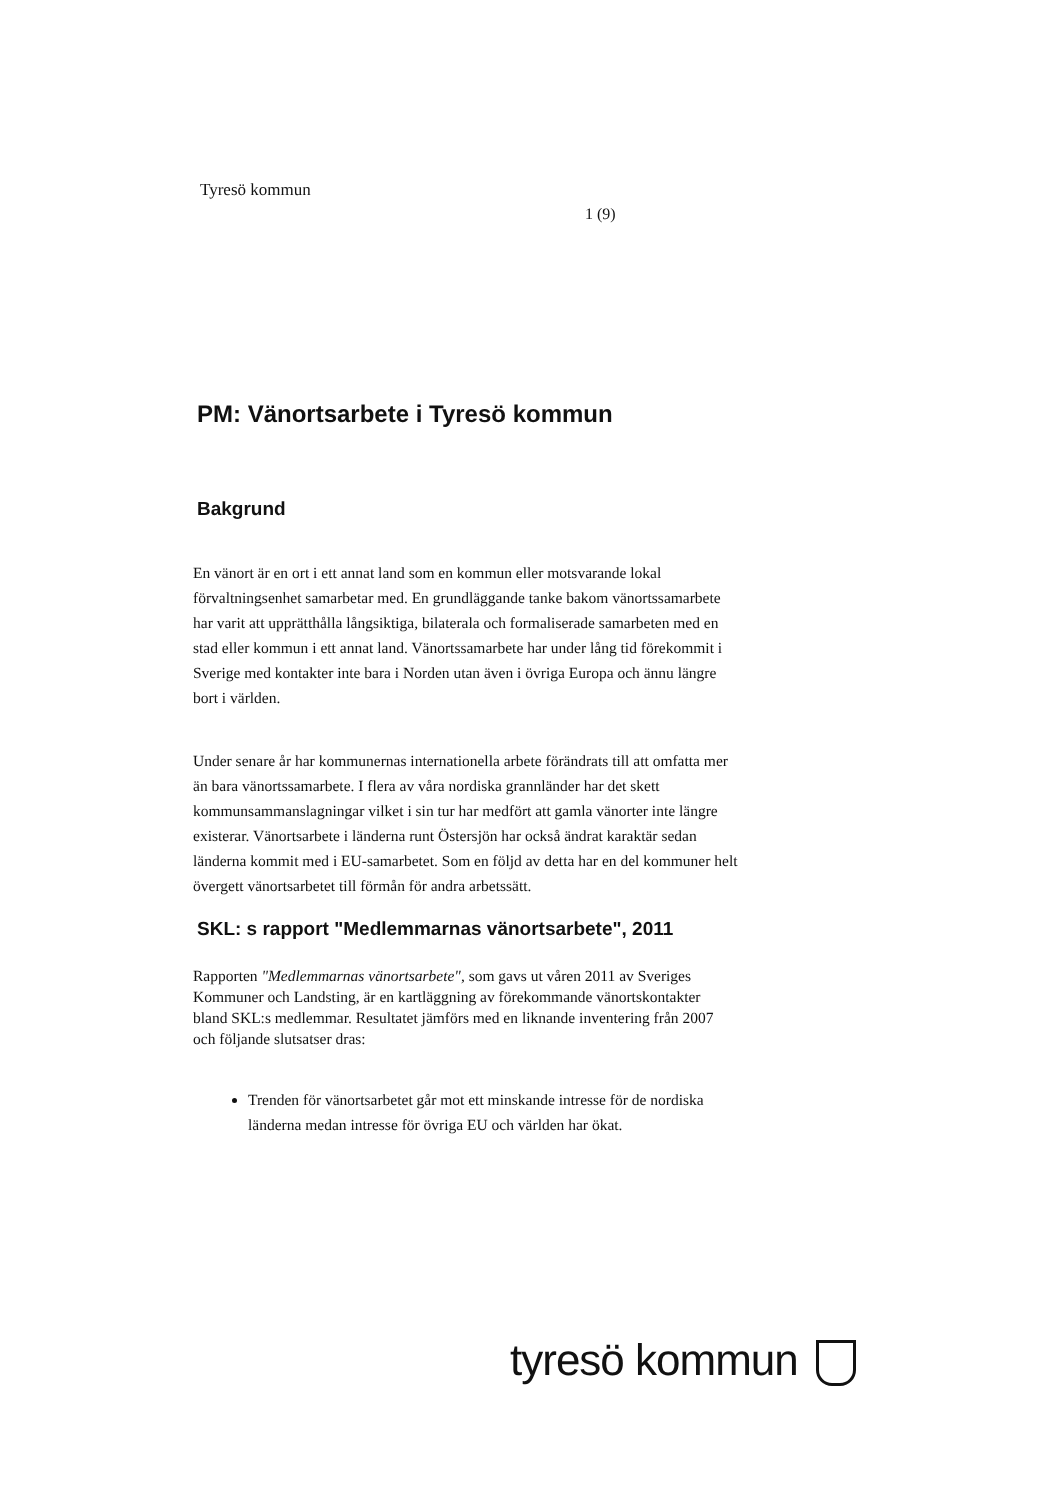Tyresö kommun
1 (9)
PM: Vänortsarbete i Tyresö kommun
Bakgrund
En vänort är en ort i ett annat land som en kommun eller motsvarande lokal förvaltningsenhet samarbetar med. En grundläggande tanke bakom vänortssamarbete har varit att upprätthålla långsiktiga, bilaterala och formaliserade samarbeten med en stad eller kommun i ett annat land. Vänortssamarbete har under lång tid förekommit i Sverige med kontakter inte bara i Norden utan även i övriga Europa och ännu längre bort i världen.
Under senare år har kommunernas internationella arbete förändrats till att omfatta mer än bara vänortssamarbete. I flera av våra nordiska grannländer har det skett kommunsammanslagningar vilket i sin tur har medfört att gamla vänorter inte längre existerar. Vänortsarbete i länderna runt Östersjön har också ändrat karaktär sedan länderna kommit med i EU-samarbetet. Som en följd av detta har en del kommuner helt övergett vänortsarbetet till förmån för andra arbetssätt.
SKL: s rapport "Medlemmarnas vänortsarbete", 2011
Rapporten "Medlemmarnas vänortsarbete", som gavs ut våren 2011 av Sveriges Kommuner och Landsting, är en kartläggning av förekommande vänortskontakter bland SKL:s medlemmar. Resultatet jämförs med en liknande inventering från 2007 och följande slutsatser dras:
Trenden för vänortsarbetet går mot ett minskande intresse för de nordiska länderna medan intresse för övriga EU och världen har ökat.
tyresö kommun